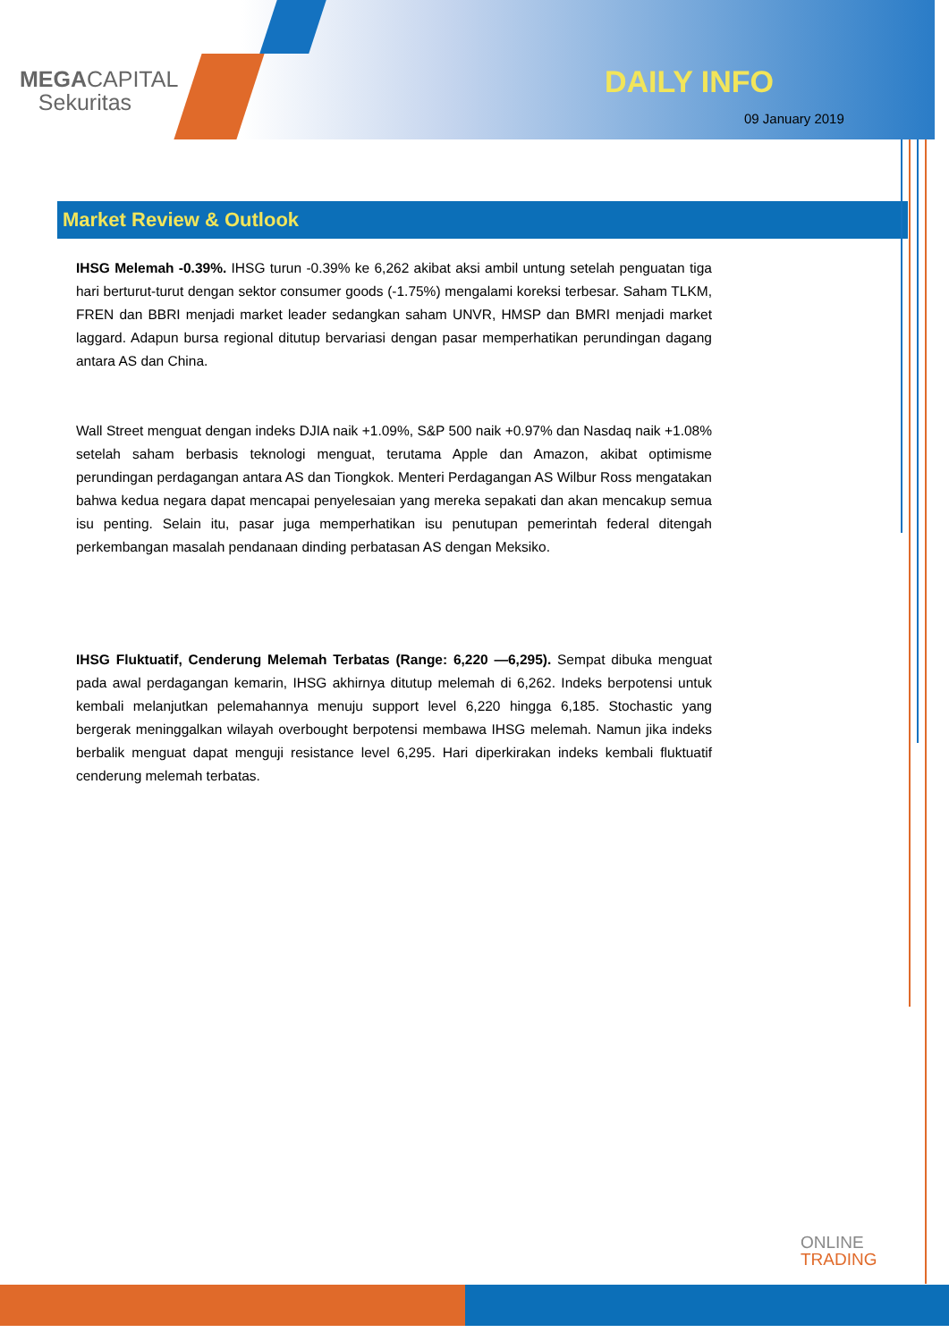MEGACAPITAL
Sekuritas
DAILY INFO
09 January 2019
Market Review & Outlook
IHSG Melemah -0.39%. IHSG turun -0.39% ke 6,262 akibat aksi ambil untung setelah penguatan tiga hari berturut-turut dengan sektor consumer goods (-1.75%) mengalami koreksi terbesar. Saham TLKM, FREN dan BBRI menjadi market leader sedangkan saham UNVR, HMSP dan BMRI menjadi market laggard. Adapun bursa regional ditutup bervariasi dengan pasar memperhatikan perundingan dagang antara AS dan China.
Wall Street menguat dengan indeks DJIA naik +1.09%, S&P 500 naik +0.97% dan Nasdaq naik +1.08% setelah saham berbasis teknologi menguat, terutama Apple dan Amazon, akibat optimisme perundingan perdagangan antara AS dan Tiongkok. Menteri Perdagangan AS Wilbur Ross mengatakan bahwa kedua negara dapat mencapai penyelesaian yang mereka sepakati dan akan mencakup semua isu penting. Selain itu, pasar juga memperhatikan isu penutupan pemerintah federal ditengah perkembangan masalah pendanaan dinding perbatasan AS dengan Meksiko.
IHSG Fluktuatif, Cenderung Melemah Terbatas (Range: 6,220 —6,295). Sempat dibuka menguat pada awal perdagangan kemarin, IHSG akhirnya ditutup melemah di 6,262. Indeks berpotensi untuk kembali melanjutkan pelemahannya menuju support level 6,220 hingga 6,185. Stochastic yang bergerak meninggalkan wilayah overbought berpotensi membawa IHSG melemah. Namun jika indeks berbalik menguat dapat menguji resistance level 6,295. Hari diperkirakan indeks kembali fluktuatif cenderung melemah terbatas.
ONLINE
TRADING